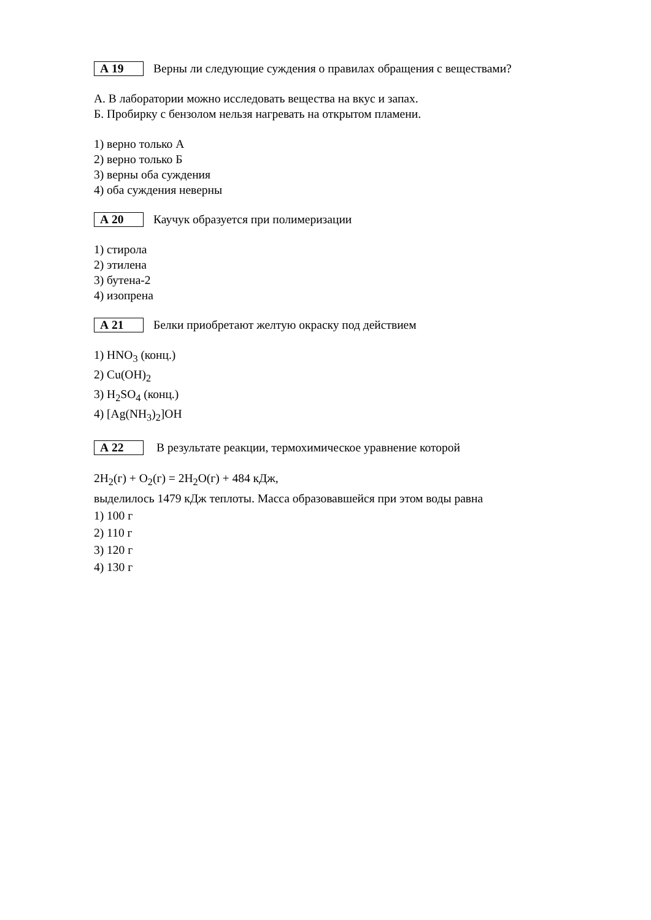А 19
Верны ли следующие суждения о правилах обращения с веществами?
А. В лаборатории можно исследовать вещества на вкус и запах.
Б. Пробирку с бензолом нельзя нагревать на открытом пламени.
1) верно только А
2) верно только Б
3) верны оба суждения
4) оба суждения неверны
А 20
Каучук образуется при полимеризации
1) стирола
2) этилена
3) бутена-2
4) изопрена
А 21
Белки приобретают желтую окраску под действием
1) HNO<sub>3</sub> (конц.)
2) Cu(OH)<sub>2</sub>
3) H<sub>2</sub>SO<sub>4</sub> (конц.)
4) [Ag(NH<sub>3</sub>)<sub>2</sub>]OH
А 22
В результате реакции, термохимическое уравнение которой
2H<sub>2</sub>(г) + O<sub>2</sub>(г) = 2H<sub>2</sub>O(г) + 484 кДж,
выделилось 1479 кДж теплоты. Масса образовавшейся при этом воды равна
1) 100 г
2) 110 г
3) 120 г
4) 130 г